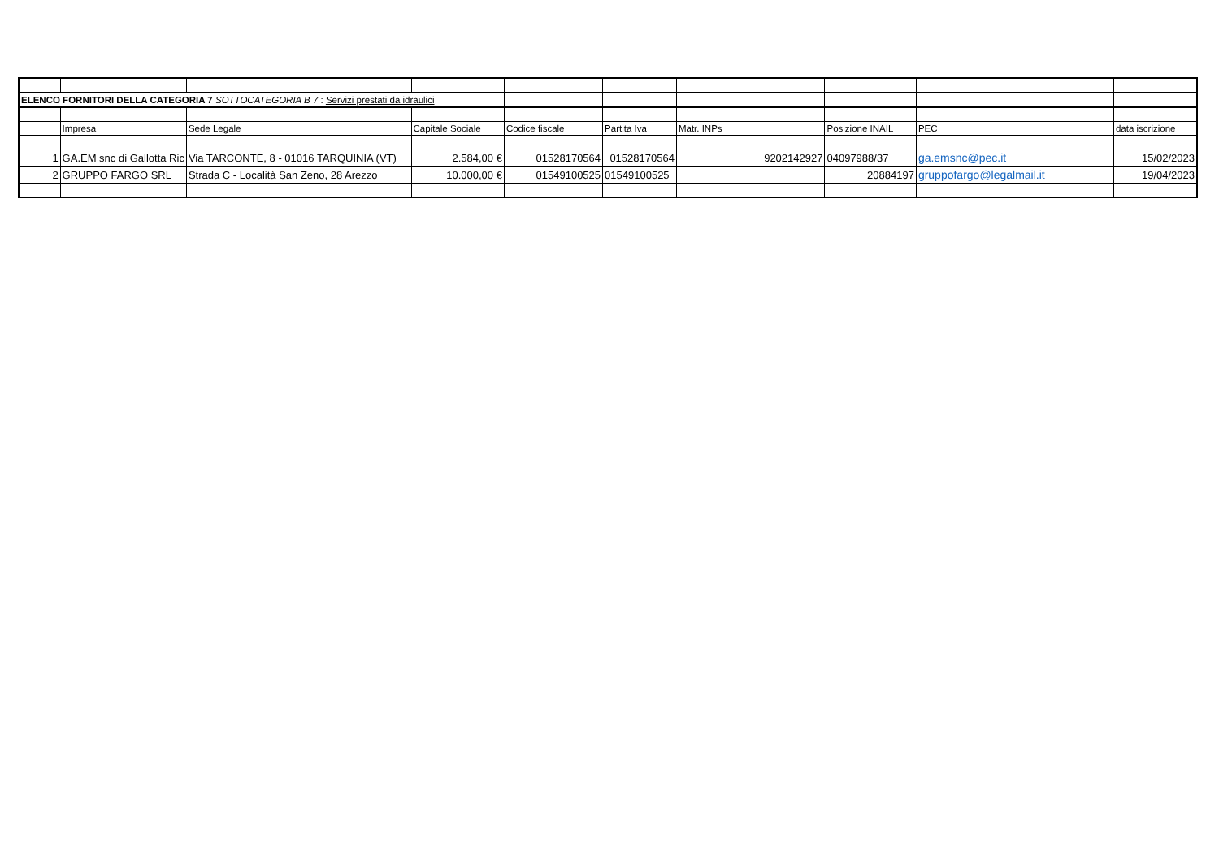| ELENCO FORNITORI DELLA CATEGORIA 7 SOTTOCATEGORIA B 7 : Servizi prestati da idraulici | | | | | | | | | |
| | Impresa | Sede Legale | Capitale Sociale | Codice fiscale | Partita Iva | Matr. INPs | Posizione INAIL | PEC | data iscrizione |
| 1 | GA.EM snc di Gallotta Ric | Via TARCONTE, 8 - 01016 TARQUINIA (VT) | 2.584,00 € | 01528170564 | 01528170564 | 9202142927 | 04097988/37 | ga.emsnc@pec.it | 15/02/2023 |
| 2 | GRUPPO FARGO SRL | Strada C - Località San Zeno, 28 Arezzo | 10.000,00 € | 01549100525 | 01549100525 | | 20884197 | gruppofargo@legalmail.it | 19/04/2023 |